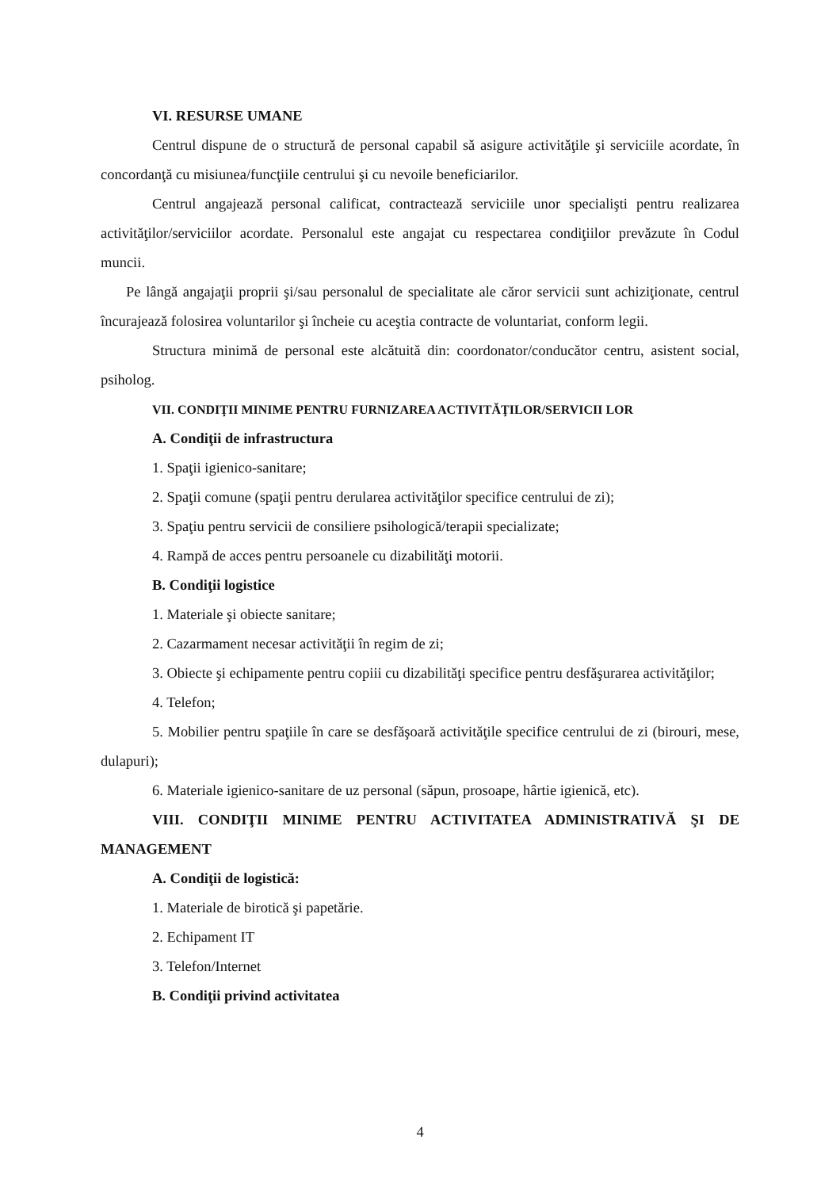VI. RESURSE UMANE
Centrul dispune de o structură de personal capabil să asigure activităţile şi serviciile acordate, în concordanţă cu misiunea/funcţiile centrului şi cu nevoile beneficiarilor.
Centrul angajează personal calificat, contractează serviciile unor specialişti pentru realizarea activităţilor/serviciilor acordate. Personalul este angajat cu respectarea condiţiilor prevăzute în Codul muncii.
Pe lângă angajaţii proprii şi/sau personalul de specialitate ale căror servicii sunt achiziţionate, centrul încurajează folosirea voluntarilor şi încheie cu aceştia contracte de voluntariat, conform legii.
Structura minimă de personal este alcătuită din: coordonator/conducător centru, asistent social, psiholog.
VII. CONDIŢII MINIME PENTRU FURNIZAREA ACTIVITĂŢILOR/SERVICII LOR
A. Condiţii de infrastructura
1. Spaţii igienico-sanitare;
2. Spaţii comune (spaţii pentru derularea activităţilor specifice centrului de zi);
3. Spaţiu pentru servicii de consiliere psihologică/terapii specializate;
4. Rampă de acces pentru persoanele cu dizabilităţi motorii.
B. Condiţii logistice
1. Materiale şi obiecte sanitare;
2. Cazarmament necesar activităţii în regim de zi;
3. Obiecte şi echipamente pentru copiii cu dizabilităţi specifice pentru desfăşurarea activităţilor;
4. Telefon;
5. Mobilier pentru spaţiile în care se desfăşoară activităţile specifice centrului de zi (birouri, mese, dulapuri);
6. Materiale igienico-sanitare de uz personal (săpun, prosoape, hârtie igienică, etc).
VIII. CONDIŢII MINIME PENTRU ACTIVITATEA ADMINISTRATIVĂ ŞI DE MANAGEMENT
A. Condiţii de logistică:
1. Materiale de birotică şi papetărie.
2. Echipament IT
3. Telefon/Internet
B. Condiţii privind activitatea
4